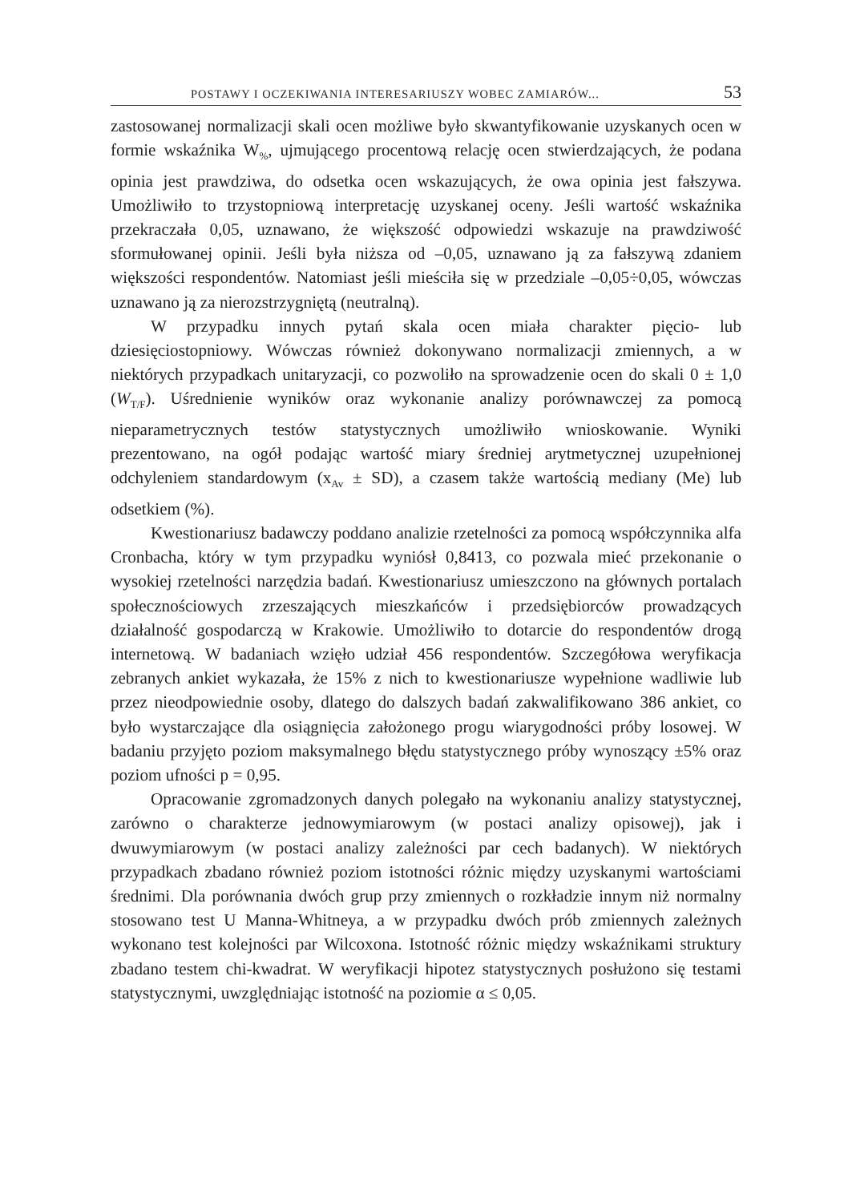POSTAWY I OCZEKIWANIA INTERESARIUSZY WOBEC ZAMIARÓW... 53
zastosowanej normalizacji skali ocen możliwe było skwantyfikowanie uzyskanych ocen w formie wskaźnika W<sub>%</sub>, ujmującego procentową relację ocen stwierdzających, że podana opinia jest prawdziwa, do odsetka ocen wskazujących, że owa opinia jest fałszywa. Umożliwiło to trzystopniową interpretację uzyskanej oceny. Jeśli wartość wskaźnika przekraczała 0,05, uznawano, że większość odpowiedzi wskazuje na prawdziwość sformułowanej opinii. Jeśli była niższa od –0,05, uznawano ją za fałszywą zdaniem większości respondentów. Natomiast jeśli mieściła się w przedziale –0,05÷0,05, wówczas uznawano ją za nierozstrzygniętą (neutralną).
W przypadku innych pytań skala ocen miała charakter pięcio- lub dziesięciostopniowy. Wówczas również dokonywano normalizacji zmiennych, a w niektórych przypadkach unitaryzacji, co pozwoliło na sprowadzenie ocen do skali 0 ± 1,0 (W<sub>T/F</sub>). Uśrednienie wyników oraz wykonanie analizy porównawczej za pomocą nieparametrycznych testów statystycznych umożliwiło wnioskowanie. Wyniki prezentowano, na ogół podając wartość miary średniej arytmetycznej uzupełnionej odchyleniem standardowym (x<sub>Av</sub> ± SD), a czasem także wartością mediany (Me) lub odsetkiem (%).
Kwestionariusz badawczy poddano analizie rzetelności za pomocą współczynnika alfa Cronbacha, który w tym przypadku wyniósł 0,8413, co pozwala mieć przekonanie o wysokiej rzetelności narzędzia badań. Kwestionariusz umieszczono na głównych portalach społecznościowych zrzeszających mieszkańców i przedsiębiorców prowadzących działalność gospodarczą w Krakowie. Umożliwiło to dotarcie do respondentów drogą internetową. W badaniach wzięło udział 456 respondentów. Szczegółowa weryfikacja zebranych ankiet wykazała, że 15% z nich to kwestionariusze wypełnione wadliwie lub przez nieodpowiednie osoby, dlatego do dalszych badań zakwalifikowano 386 ankiet, co było wystarczające dla osiągnięcia założonego progu wiarygodności próby losowej. W badaniu przyjęto poziom maksymalnego błędu statystycznego próby wynoszący ±5% oraz poziom ufności p = 0,95.
Opracowanie zgromadzonych danych polegało na wykonaniu analizy statystycznej, zarówno o charakterze jednowymiarowym (w postaci analizy opisowej), jak i dwuwymiarowym (w postaci analizy zależności par cech badanych). W niektórych przypadkach zbadano również poziom istotności różnic między uzyskanymi wartościami średnimi. Dla porównania dwóch grup przy zmiennych o rozkładzie innym niż normalny stosowano test U Manna-Whitneya, a w przypadku dwóch prób zmiennych zależnych wykonano test kolejności par Wilcoxona. Istotność różnic między wskaźnikami struktury zbadano testem chi-kwadrat. W weryfikacji hipotez statystycznych posłużono się testami statystycznymi, uwzględniając istotność na poziomie α ≤ 0,05.